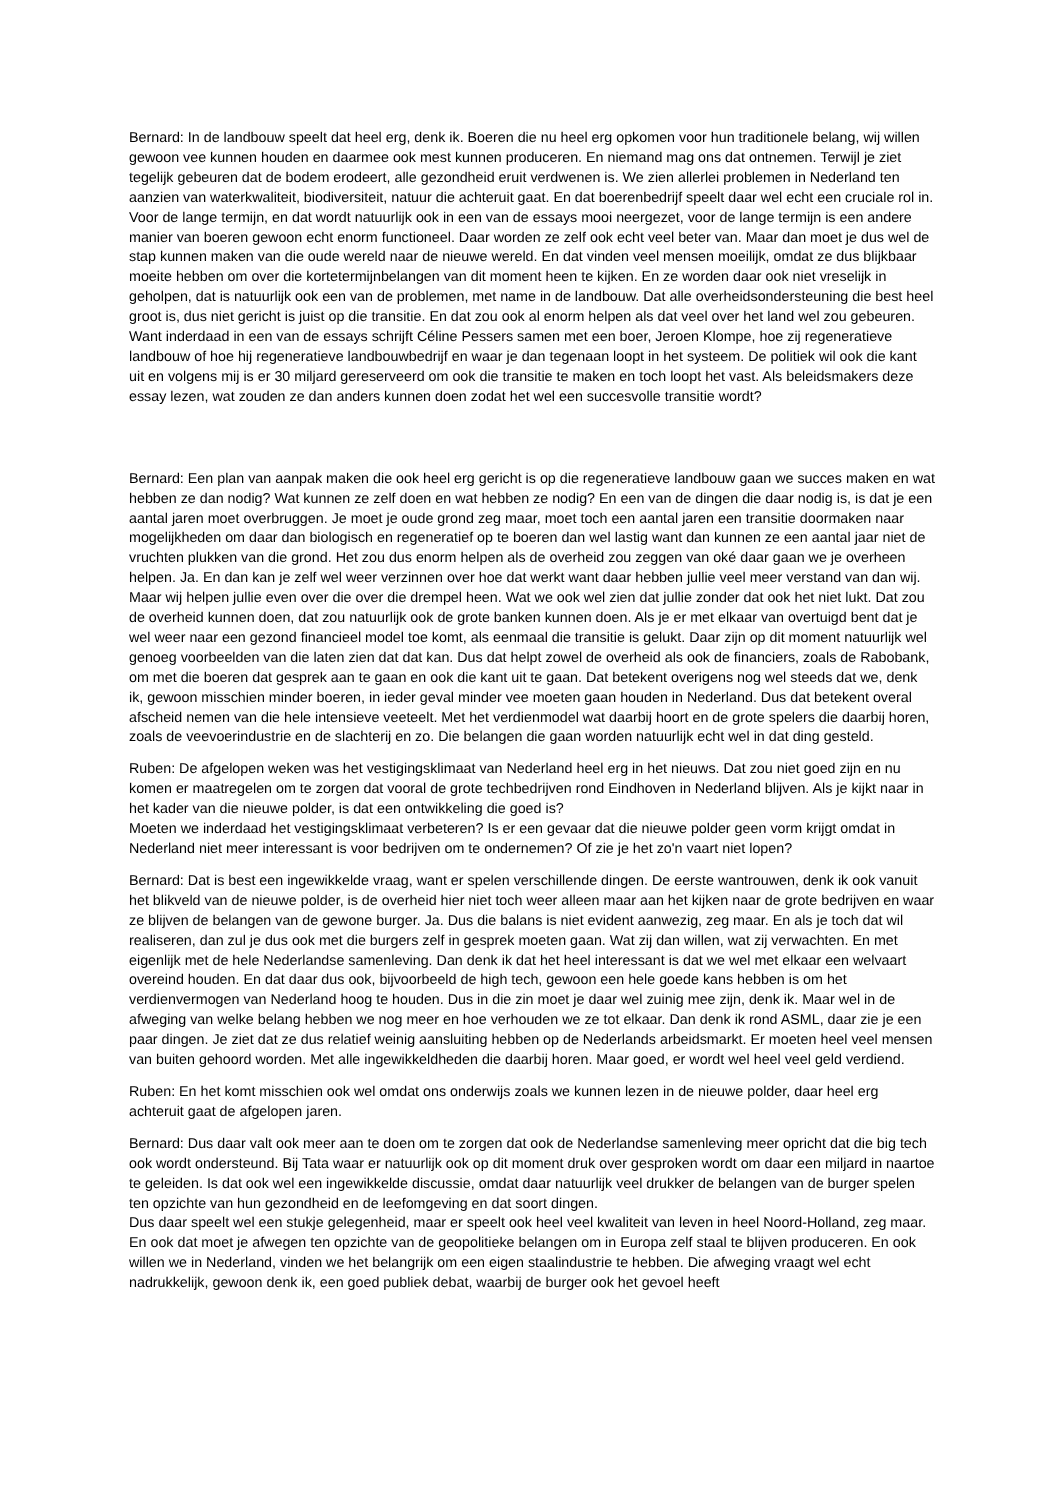Bernard: In de landbouw speelt dat heel erg, denk ik. Boeren die nu heel erg opkomen voor hun traditionele belang, wij willen gewoon vee kunnen houden en daarmee ook mest kunnen produceren. En niemand mag ons dat ontnemen. Terwijl je ziet tegelijk gebeuren dat de bodem erodeert, alle gezondheid eruit verdwenen is. We zien allerlei problemen in Nederland ten aanzien van waterkwaliteit, biodiversiteit, natuur die achteruit gaat. En dat boerenbedrijf speelt daar wel echt een cruciale rol in. Voor de lange termijn, en dat wordt natuurlijk ook in een van de essays mooi neergezet, voor de lange termijn is een andere manier van boeren gewoon echt enorm functioneel. Daar worden ze zelf ook echt veel beter van. Maar dan moet je dus wel de stap kunnen maken van die oude wereld naar de nieuwe wereld. En dat vinden veel mensen moeilijk, omdat ze dus blijkbaar moeite hebben om over die kortetermijnbelangen van dit moment heen te kijken. En ze worden daar ook niet vreselijk in geholpen, dat is natuurlijk ook een van de problemen, met name in de landbouw. Dat alle overheidsondersteuning die best heel groot is, dus niet gericht is juist op die transitie. En dat zou ook al enorm helpen als dat veel over het land wel zou gebeuren. Want inderdaad in een van de essays schrijft Céline Pessers samen met een boer, Jeroen Klompe, hoe zij regeneratieve landbouw of hoe hij regeneratieve landbouwbedrijf en waar je dan tegenaan loopt in het systeem. De politiek wil ook die kant uit en volgens mij is er 30 miljard gereserveerd om ook die transitie te maken en toch loopt het vast. Als beleidsmakers deze essay lezen, wat zouden ze dan anders kunnen doen zodat het wel een succesvolle transitie wordt?
Bernard: Een plan van aanpak maken die ook heel erg gericht is op die regeneratieve landbouw gaan we succes maken en wat hebben ze dan nodig? Wat kunnen ze zelf doen en wat hebben ze nodig? En een van de dingen die daar nodig is, is dat je een aantal jaren moet overbruggen. Je moet je oude grond zeg maar, moet toch een aantal jaren een transitie doormaken naar mogelijkheden om daar dan biologisch en regeneratief op te boeren dan wel lastig want dan kunnen ze een aantal jaar niet de vruchten plukken van die grond. Het zou dus enorm helpen als de overheid zou zeggen van oké daar gaan we je overheen helpen. Ja. En dan kan je zelf wel weer verzinnen over hoe dat werkt want daar hebben jullie veel meer verstand van dan wij. Maar wij helpen jullie even over die over die drempel heen. Wat we ook wel zien dat jullie zonder dat ook het niet lukt. Dat zou de overheid kunnen doen, dat zou natuurlijk ook de grote banken kunnen doen. Als je er met elkaar van overtuigd bent dat je wel weer naar een gezond financieel model toe komt, als eenmaal die transitie is gelukt. Daar zijn op dit moment natuurlijk wel genoeg voorbeelden van die laten zien dat dat kan. Dus dat helpt zowel de overheid als ook de financiers, zoals de Rabobank, om met die boeren dat gesprek aan te gaan en ook die kant uit te gaan. Dat betekent overigens nog wel steeds dat we, denk ik, gewoon misschien minder boeren, in ieder geval minder vee moeten gaan houden in Nederland. Dus dat betekent overal afscheid nemen van die hele intensieve veeteelt. Met het verdienmodel wat daarbij hoort en de grote spelers die daarbij horen, zoals de veevoerindustrie en de slachterij en zo. Die belangen die gaan worden natuurlijk echt wel in dat ding gesteld.
Ruben: De afgelopen weken was het vestigingsklimaat van Nederland heel erg in het nieuws. Dat zou niet goed zijn en nu komen er maatregelen om te zorgen dat vooral de grote techbedrijven rond Eindhoven in Nederland blijven. Als je kijkt naar in het kader van die nieuwe polder, is dat een ontwikkeling die goed is?
Moeten we inderdaad het vestigingsklimaat verbeteren? Is er een gevaar dat die nieuwe polder geen vorm krijgt omdat in Nederland niet meer interessant is voor bedrijven om te ondernemen? Of zie je het zo'n vaart niet lopen?
Bernard: Dat is best een ingewikkelde vraag, want er spelen verschillende dingen. De eerste wantrouwen, denk ik ook vanuit het blikveld van de nieuwe polder, is de overheid hier niet toch weer alleen maar aan het kijken naar de grote bedrijven en waar ze blijven de belangen van de gewone burger. Ja. Dus die balans is niet evident aanwezig, zeg maar. En als je toch dat wil realiseren, dan zul je dus ook met die burgers zelf in gesprek moeten gaan. Wat zij dan willen, wat zij verwachten. En met eigenlijk met de hele Nederlandse samenleving. Dan denk ik dat het heel interessant is dat we wel met elkaar een welvaart overeind houden. En dat daar dus ook, bijvoorbeeld de high tech, gewoon een hele goede kans hebben is om het verdienvermogen van Nederland hoog te houden. Dus in die zin moet je daar wel zuinig mee zijn, denk ik. Maar wel in de afweging van welke belang hebben we nog meer en hoe verhouden we ze tot elkaar. Dan denk ik rond ASML, daar zie je een paar dingen. Je ziet dat ze dus relatief weinig aansluiting hebben op de Nederlands arbeidsmarkt. Er moeten heel veel mensen van buiten gehoord worden. Met alle ingewikkeldheden die daarbij horen. Maar goed, er wordt wel heel veel geld verdiend.
Ruben: En het komt misschien ook wel omdat ons onderwijs zoals we kunnen lezen in de nieuwe polder, daar heel erg achteruit gaat de afgelopen jaren.
Bernard: Dus daar valt ook meer aan te doen om te zorgen dat ook de Nederlandse samenleving meer opricht dat die big tech ook wordt ondersteund. Bij Tata waar er natuurlijk ook op dit moment druk over gesproken wordt om daar een miljard in naartoe te geleiden. Is dat ook wel een ingewikkelde discussie, omdat daar natuurlijk veel drukker de belangen van de burger spelen ten opzichte van hun gezondheid en de leefomgeving en dat soort dingen.
Dus daar speelt wel een stukje gelegenheid, maar er speelt ook heel veel kwaliteit van leven in heel Noord-Holland, zeg maar. En ook dat moet je afwegen ten opzichte van de geopolitieke belangen om in Europa zelf staal te blijven produceren. En ook willen we in Nederland, vinden we het belangrijk om een eigen staalindustrie te hebben. Die afweging vraagt wel echt nadrukkelijk, gewoon denk ik, een goed publiek debat, waarbij de burger ook het gevoel heeft